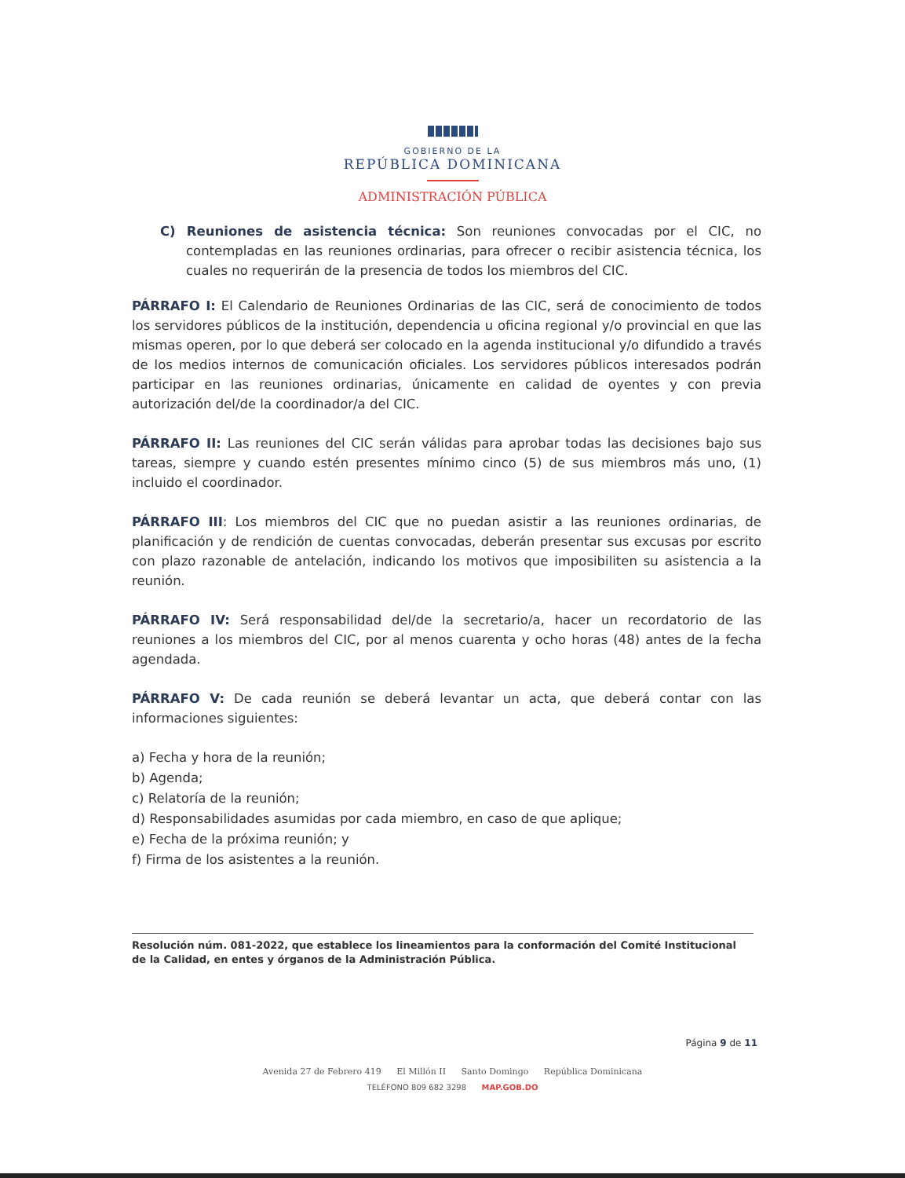GOBIERNO DE LA
REPÚBLICA DOMINICANA
ADMINISTRACIÓN PÚBLICA
C) Reuniones de asistencia técnica: Son reuniones convocadas por el CIC, no contempladas en las reuniones ordinarias, para ofrecer o recibir asistencia técnica, los cuales no requerirán de la presencia de todos los miembros del CIC.
PÁRRAFO I: El Calendario de Reuniones Ordinarias de las CIC, será de conocimiento de todos los servidores públicos de la institución, dependencia u oficina regional y/o provincial en que las mismas operen, por lo que deberá ser colocado en la agenda institucional y/o difundido a través de los medios internos de comunicación oficiales. Los servidores públicos interesados podrán participar en las reuniones ordinarias, únicamente en calidad de oyentes y con previa autorización del/de la coordinador/a del CIC.
PÁRRAFO II: Las reuniones del CIC serán válidas para aprobar todas las decisiones bajo sus tareas, siempre y cuando estén presentes mínimo cinco (5) de sus miembros más uno, (1) incluido el coordinador.
PÁRRAFO III: Los miembros del CIC que no puedan asistir a las reuniones ordinarias, de planificación y de rendición de cuentas convocadas, deberán presentar sus excusas por escrito con plazo razonable de antelación, indicando los motivos que imposibiliten su asistencia a la reunión.
PÁRRAFO IV: Será responsabilidad del/de la secretario/a, hacer un recordatorio de las reuniones a los miembros del CIC, por al menos cuarenta y ocho horas (48) antes de la fecha agendada.
PÁRRAFO V: De cada reunión se deberá levantar un acta, que deberá contar con las informaciones siguientes:
a) Fecha y hora de la reunión;
b) Agenda;
c) Relatoría de la reunión;
d) Responsabilidades asumidas por cada miembro, en caso de que aplique;
e) Fecha de la próxima reunión; y
f) Firma de los asistentes a la reunión.
Resolución núm. 081-2022, que establece los lineamientos para la conformación del Comité Institucional de la Calidad, en entes y órganos de la Administración Pública.
Página 9 de 11
Avenida 27 de Febrero 419 El Millón II Santo Domingo República Dominicana
TELÉFONO 809 682 3298 MAP.GOB.DO